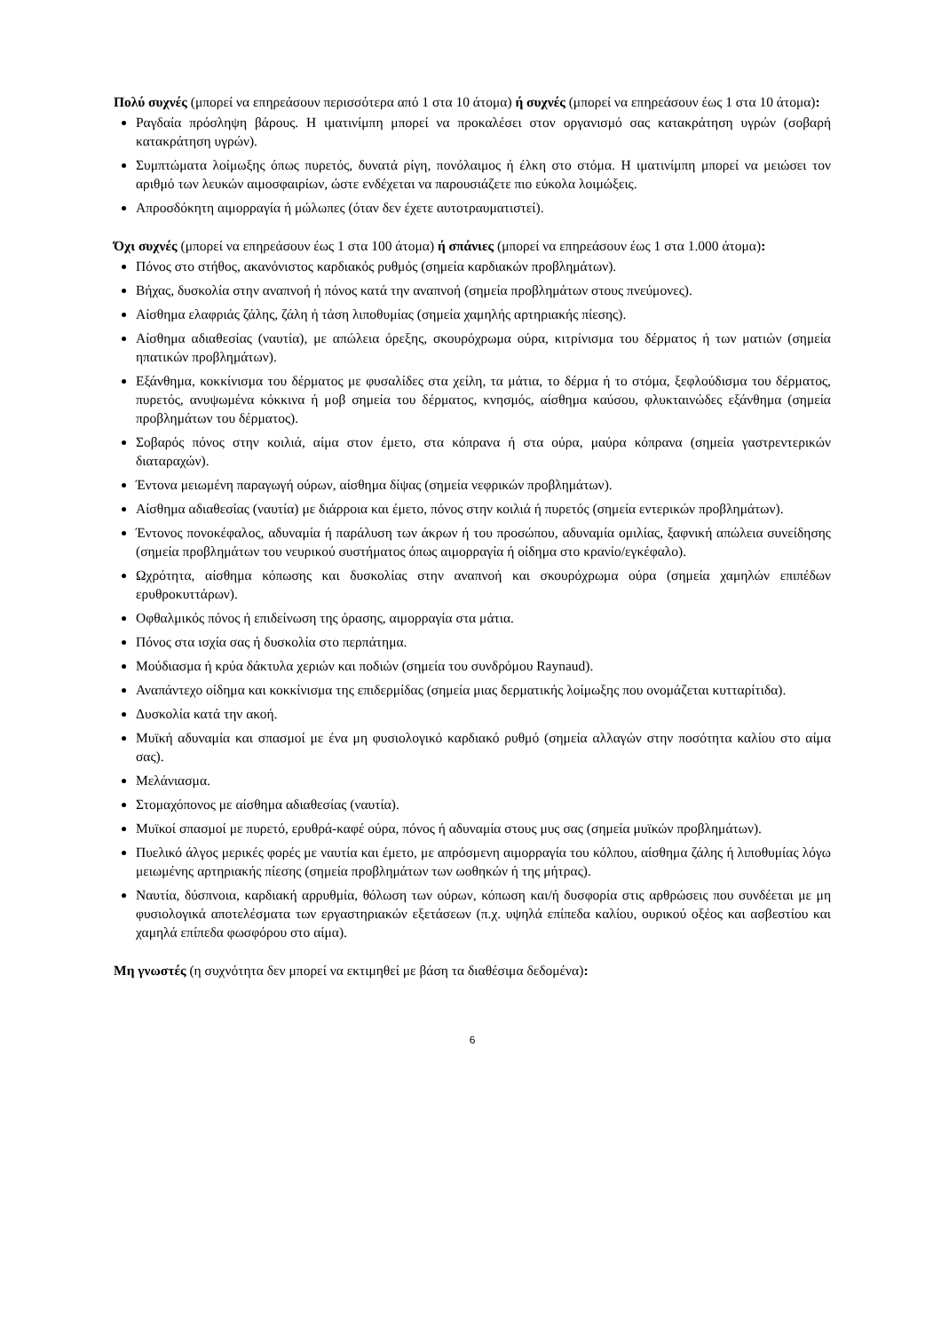Πολύ συχνές (μπορεί να επηρεάσουν περισσότερα από 1 στα 10 άτομα) ή συχνές (μπορεί να επηρεάσουν έως 1 στα 10 άτομα):
Ραγδαία πρόσληψη βάρους. Η ιματινίμπη μπορεί να προκαλέσει στον οργανισμό σας κατακράτηση υγρών (σοβαρή κατακράτηση υγρών).
Συμπτώματα λοίμωξης όπως πυρετός, δυνατά ρίγη, πονόλαιμος ή έλκη στο στόμα. Η ιματινίμπη μπορεί να μειώσει τον αριθμό των λευκών αιμοσφαιρίων, ώστε ενδέχεται να παρουσιάζετε πιο εύκολα λοιμώξεις.
Απροσδόκητη αιμορραγία ή μώλωπες (όταν δεν έχετε αυτοτραυματιστεί).
Όχι συχνές (μπορεί να επηρεάσουν έως 1 στα 100 άτομα) ή σπάνιες (μπορεί να επηρεάσουν έως 1 στα 1.000 άτομα):
Πόνος στο στήθος, ακανόνιστος καρδιακός ρυθμός (σημεία καρδιακών προβλημάτων).
Βήχας, δυσκολία στην αναπνοή ή πόνος κατά την αναπνοή (σημεία προβλημάτων στους πνεύμονες).
Αίσθημα ελαφριάς ζάλης, ζάλη ή τάση λιποθυμίας (σημεία χαμηλής αρτηριακής πίεσης).
Αίσθημα αδιαθεσίας (ναυτία), με απώλεια όρεξης, σκουρόχρωμα ούρα, κιτρίνισμα του δέρματος ή των ματιών (σημεία ηπατικών προβλημάτων).
Εξάνθημα, κοκκίνισμα του δέρματος με φυσαλίδες στα χείλη, τα μάτια, το δέρμα ή το στόμα, ξεφλούδισμα του δέρματος, πυρετός, ανυψωμένα κόκκινα ή μοβ σημεία του δέρματος, κνησμός, αίσθημα καύσου, φλυκταινώδες εξάνθημα (σημεία προβλημάτων του δέρματος).
Σοβαρός πόνος στην κοιλιά, αίμα στον έμετο, στα κόπρανα ή στα ούρα, μαύρα κόπρανα (σημεία γαστρεντερικών διαταραχών).
Έντονα μειωμένη παραγωγή ούρων, αίσθημα δίψας (σημεία νεφρικών προβλημάτων).
Αίσθημα αδιαθεσίας (ναυτία) με διάρροια και έμετο, πόνος στην κοιλιά ή πυρετός (σημεία εντερικών προβλημάτων).
Έντονος πονοκέφαλος, αδυναμία ή παράλυση των άκρων ή του προσώπου, αδυναμία ομιλίας, ξαφνική απώλεια συνείδησης (σημεία προβλημάτων του νευρικού συστήματος όπως αιμορραγία ή οίδημα στο κρανίο/εγκέφαλο).
Ωχρότητα, αίσθημα κόπωσης και δυσκολίας στην αναπνοή και σκουρόχρωμα ούρα (σημεία χαμηλών επιπέδων ερυθροκυττάρων).
Οφθαλμικός πόνος ή επιδείνωση της όρασης, αιμορραγία στα μάτια.
Πόνος στα ισχία σας ή δυσκολία στο περπάτημα.
Μούδιασμα ή κρύα δάκτυλα χεριών και ποδιών (σημεία του συνδρόμου Raynaud).
Αναπάντεχο οίδημα και κοκκίνισμα της επιδερμίδας (σημεία μιας δερματικής λοίμωξης που ονομάζεται κυτταρίτιδα).
Δυσκολία κατά την ακοή.
Μυϊκή αδυναμία και σπασμοί με ένα μη φυσιολογικό καρδιακό ρυθμό (σημεία αλλαγών στην ποσότητα καλίου στο αίμα σας).
Μελάνιασμα.
Στομαχόπονος με αίσθημα αδιαθεσίας (ναυτία).
Μυϊκοί σπασμοί με πυρετό, ερυθρά-καφέ ούρα, πόνος ή αδυναμία στους μυς σας (σημεία μυϊκών προβλημάτων).
Πυελικό άλγος μερικές φορές με ναυτία και έμετο, με απρόσμενη αιμορραγία του κόλπου, αίσθημα ζάλης ή λιποθυμίας λόγω μειωμένης αρτηριακής πίεσης (σημεία προβλημάτων των ωοθηκών ή της μήτρας).
Ναυτία, δύσπνοια, καρδιακή αρρυθμία, θόλωση των ούρων, κόπωση και/ή δυσφορία στις αρθρώσεις που συνδέεται με μη φυσιολογικά αποτελέσματα των εργαστηριακών εξετάσεων (π.χ. υψηλά επίπεδα καλίου, ουρικού οξέος και ασβεστίου και χαμηλά επίπεδα φωσφόρου στο αίμα).
Μη γνωστές (η συχνότητα δεν μπορεί να εκτιμηθεί με βάση τα διαθέσιμα δεδομένα):
6